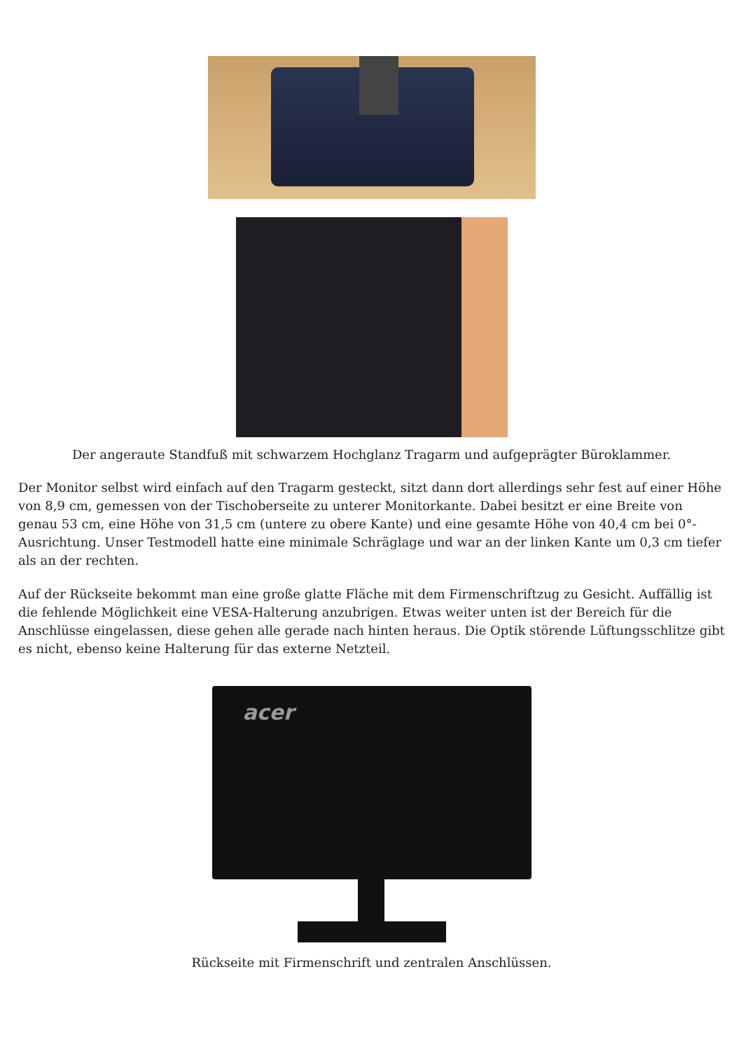Der angeraute Standfuß mit schwarzem Hochglanz Tragarm und aufgeprägter Büroklammer.
Der Monitor selbst wird einfach auf den Tragarm gesteckt, sitzt dann dort allerdings sehr fest auf einer Höhe von 8,9 cm, gemessen von der Tischoberseite zu unterer Monitorkante. Dabei besitzt er eine Breite von genau 53 cm, eine Höhe von 31,5 cm (untere zu obere Kante) und eine gesamte Höhe von 40,4 cm bei 0°-Ausrichtung. Unser Testmodell hatte eine minimale Schräglage und war an der linken Kante um 0,3 cm tiefer als an der rechten.
Auf der Rückseite bekommt man eine große glatte Fläche mit dem Firmenschriftzug zu Gesicht. Auffällig ist die fehlende Möglichkeit eine VESA-Halterung anzubrigen. Etwas weiter unten ist der Bereich für die Anschlüsse eingelassen, diese gehen alle gerade nach hinten heraus. Die Optik störende Lüftungsschlitze gibt es nicht, ebenso keine Halterung für das externe Netzteil.
acer
Rückseite mit Firmenschrift und zentralen Anschlüssen.